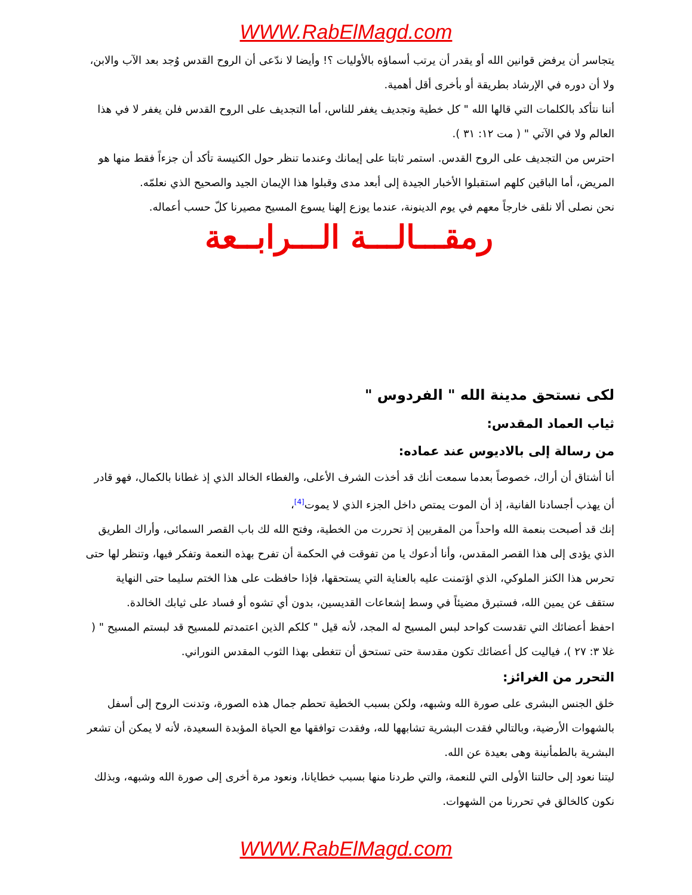WWW.RabElMagd.com
يتجاسر أن يرفض قوانين الله أو يقدر أن يرتب أسماؤه بالأوليات ؟! وأيضا لا ندّعى أن الروح القدس وُجد بعد الآب والابن، ولا أن دوره في الإرشاد بطريقة أو بأخرى أقل أهمية.
أننا نتأكد بالكلمات التي قالها الله " كل خطية وتجديف يغفر للناس، أما التجديف على الروح القدس فلن يغفر لا في هذا العالم ولا في الآتي " ( مت ١٢: ٣١ ).
احترس من التجديف على الروح القدس. استمر ثابتا على إيمانك وعندما تنظر حول الكنيسة تأكد أن جزءاً فقط منها هو المريض، أما الباقين كلهم استقبلوا الأخبار الجيدة إلى أبعد مدى وقبلوا هذا الإيمان الجيد والصحيح الذي نعلمّه.
نحن نصلى ألا نلقى خارجاً معهم في يوم الدينونة، عندما يوزع إلهنا يسوع المسيح مصيرنا كلّ حسب أعماله.
رمقـــالـــة الـــرابــعة
لكى نستحق مدينة الله " الفردوس "
ثياب العماد المقدس:
من رسالة إلى بالاديوس عند عماده:
أنا أشتاق أن أراك، خصوصاً بعدما سمعت أنك قد أخذت الشرف الأعلى، والغطاء الخالد الذي إذ غطانا بالكمال، فهو قادر أن يهذب أجسادنا الفانية، إذ أن الموت يمتص داخل الجزء الذي لا يموت<sup>[4]</sup>،
إنك قد أصبحت بنعمة الله واحداً من المقربين إذ تحررت من الخطية، وفتح الله لك باب القصر السمائى، وأراك الطريق الذي يؤدى إلى هذا القصر المقدس، وأنا أدعوك يا من تفوقت في الحكمة أن تفرح بهذه النعمة وتفكر فيها، وتنظر لها حتى تحرس هذا الكنز الملوكي، الذي اؤتمنت عليه بالعناية التي يستحقها، فإذا حافظت على هذا الختم سليما حتى النهاية ستقف عن يمين الله، فستبرق مضيئاً في وسط إشعاعات القديسين، بدون أي تشوه أو فساد على ثيابك الخالدة.
احفظ أعضائك التي تقدست كواحد لبس المسيح له المجد، لأنه قيل " كلكم الذين اعتمدتم للمسيح قد لبستم المسيح " ( غلا ٣: ٢٧ )، فياليت كل أعضائك تكون مقدسة حتى تستحق أن تتغطى بهذا الثوب المقدس النوراني.
التحرر من الغرائز:
خلق الجنس البشرى على صورة الله وشبهه، ولكن بسبب الخطية تحطم جمال هذه الصورة، وتدنت الروح إلى أسفل بالشهوات الأرضية، وبالتالي فقدت البشرية تشابهها لله، وفقدت توافقها مع الحياة المؤبدة السعيدة، لأنه لا يمكن أن تشعر البشرية بالطمأنينة وهى بعيدة عن الله.
ليتنا نعود إلى حالتنا الأولى التي للنعمة، والتي طردنا منها بسبب خطايانا، ونعود مرة أخرى إلى صورة الله وشبهه، وبذلك نكون كالخالق في تحررنا من الشهوات.
WWW.RabElMagd.com